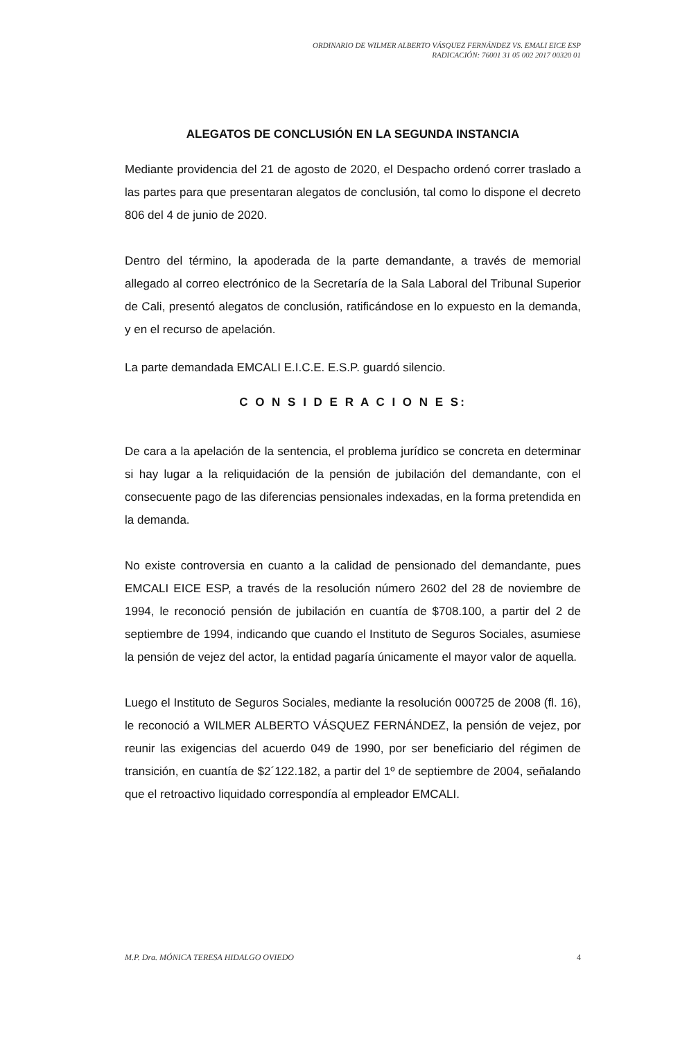ORDINARIO DE WILMER ALBERTO VÁSQUEZ FERNÁNDEZ VS. EMALI EICE ESP
RADICACIÓN: 76001 31 05 002 2017 00320 01
ALEGATOS DE CONCLUSIÓN EN LA SEGUNDA INSTANCIA
Mediante providencia del 21 de agosto de 2020, el Despacho ordenó correr traslado a las partes para que presentaran alegatos de conclusión, tal como lo dispone el decreto 806 del 4 de junio de 2020.
Dentro del término, la apoderada de la parte demandante, a través de memorial allegado al correo electrónico de la Secretaría de la Sala Laboral del Tribunal Superior de Cali, presentó alegatos de conclusión, ratificándose en lo expuesto en la demanda, y en el recurso de apelación.
La parte demandada EMCALI E.I.C.E. E.S.P. guardó silencio.
C O N S I D E R A C I O N E S:
De cara a la apelación de la sentencia, el problema jurídico se concreta en determinar si hay lugar a la reliquidación de la pensión de jubilación del demandante, con el consecuente pago de las diferencias pensionales indexadas, en la forma pretendida en la demanda.
No existe controversia en cuanto a la calidad de pensionado del demandante, pues EMCALI EICE ESP, a través de la resolución número 2602 del 28 de noviembre de 1994, le reconoció pensión de jubilación en cuantía de $708.100, a partir del 2 de septiembre de 1994, indicando que cuando el Instituto de Seguros Sociales, asumiese la pensión de vejez del actor, la entidad pagaría únicamente el mayor valor de aquella.
Luego el Instituto de Seguros Sociales, mediante la resolución 000725 de 2008 (fl. 16), le reconoció a WILMER ALBERTO VÁSQUEZ FERNÁNDEZ, la pensión de vejez, por reunir las exigencias del acuerdo 049 de 1990, por ser beneficiario del régimen de transición, en cuantía de $2´122.182, a partir del 1º de septiembre de 2004, señalando que el retroactivo liquidado correspondía al empleador EMCALI.
M.P. Dra. MÓNICA TERESA HIDALGO OVIEDO 4